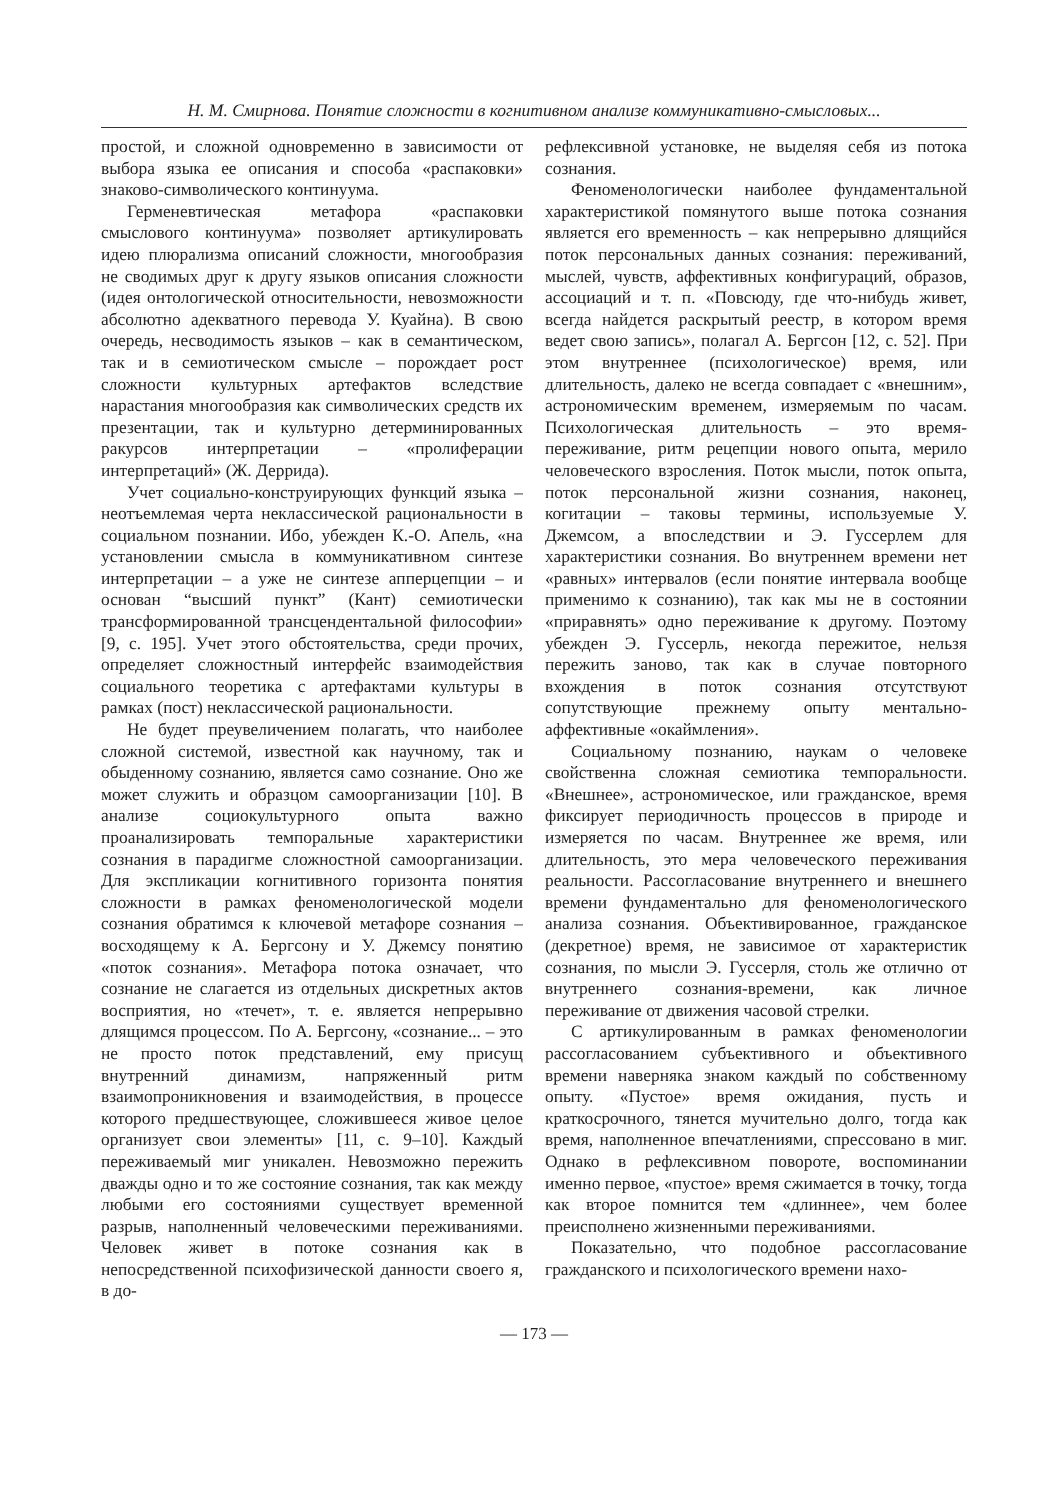Н. М. Смирнова. Понятие сложности в когнитивном анализе коммуникативно-смысловых...
простой, и сложной одновременно в зависимости от выбора языка ее описания и способа «распаковки» знаково-символического континуума.
Герменевтическая метафора «распаковки смыслового континуума» позволяет артикулировать идею плюрализма описаний сложности, многообразия не сводимых друг к другу языков описания сложности (идея онтологической относительности, невозможности абсолютно адекватного перевода У. Куайна). В свою очередь, несводимость языков – как в семантическом, так и в семиотическом смысле – порождает рост сложности культурных артефактов вследствие нарастания многообразия как символических средств их презентации, так и культурно детерминированных ракурсов интерпретации – «пролиферации интерпретаций» (Ж. Деррида).
Учет социально-конструирующих функций языка – неотъемлемая черта неклассической рациональности в социальном познании. Ибо, убежден К.-О. Апель, «на установлении смысла в коммуникативном синтезе интерпретации – а уже не синтезе апперцепции – и основан “высший пункт” (Кант) семиотически трансформированной трансцендентальной философии» [9, с. 195]. Учет этого обстоятельства, среди прочих, определяет сложностный интерфейс взаимодействия социального теоретика с артефактами культуры в рамках (пост) неклассической рациональности.
Не будет преувеличением полагать, что наиболее сложной системой, известной как научному, так и обыденному сознанию, является само сознание. Оно же может служить и образцом самоорганизации [10]. В анализе социокультурного опыта важно проанализировать темпоральные характеристики сознания в парадигме сложностной самоорганизации. Для экспликации когнитивного горизонта понятия сложности в рамках феноменологической модели сознания обратимся к ключевой метафоре сознания – восходящему к А. Бергсону и У. Джемсу понятию «поток сознания». Метафора потока означает, что сознание не слагается из отдельных дискретных актов восприятия, но «течет», т. е. является непрерывно длящимся процессом. По А. Бергсону, «сознание... – это не просто поток представлений, ему присущ внутренний динамизм, напряженный ритм взаимопроникновения и взаимодействия, в процессе которого предшествующее, сложившееся живое целое организует свои элементы» [11, с. 9–10]. Каждый переживаемый миг уникален. Невозможно пережить дважды одно и то же состояние сознания, так как между любыми его состояниями существует временной разрыв, наполненный человеческими переживаниями. Человек живет в потоке сознания как в непосредственной психофизической данности своего я, в до-
рефлексивной установке, не выделяя себя из потока сознания.
Феноменологически наиболее фундаментальной характеристикой помянутого выше потока сознания является его временность – как непрерывно длящийся поток персональных данных сознания: переживаний, мыслей, чувств, аффективных конфигураций, образов, ассоциаций и т. п. «Повсюду, где что-нибудь живет, всегда найдется раскрытый реестр, в котором время ведет свою запись», полагал А. Бергсон [12, с. 52]. При этом внутреннее (психологическое) время, или длительность, далеко не всегда совпадает с «внешним», астрономическим временем, измеряемым по часам. Психологическая длительность – это время-переживание, ритм рецепции нового опыта, мерило человеческого взросления. Поток мысли, поток опыта, поток персональной жизни сознания, наконец, когитации – таковы термины, используемые У. Джемсом, а впоследствии и Э. Гуссерлем для характеристики сознания. Во внутреннем времени нет «равных» интервалов (если понятие интервала вообще применимо к сознанию), так как мы не в состоянии «приравнять» одно переживание к другому. Поэтому убежден Э. Гуссерль, некогда пережитое, нельзя пережить заново, так как в случае повторного вхождения в поток сознания отсутствуют сопутствующие прежнему опыту ментально-аффективные «окаймления».
Социальному познанию, наукам о человеке свойственна сложная семиотика темпоральности. «Внешнее», астрономическое, или гражданское, время фиксирует периодичность процессов в природе и измеряется по часам. Внутреннее же время, или длительность, это мера человеческого переживания реальности. Рассогласование внутреннего и внешнего времени фундаментально для феноменологического анализа сознания. Объективированное, гражданское (декретное) время, не зависимое от характеристик сознания, по мысли Э. Гуссерля, столь же отлично от внутреннего сознания-времени, как личное переживание от движения часовой стрелки.
С артикулированным в рамках феноменологии рассогласованием субъективного и объективного времени наверняка знаком каждый по собственному опыту. «Пустое» время ожидания, пусть и краткосрочного, тянется мучительно долго, тогда как время, наполненное впечатлениями, спрессовано в миг. Однако в рефлексивном повороте, воспоминании именно первое, «пустое» время сжимается в точку, тогда как второе помнится тем «длиннее», чем более преисполнено жизненными переживаниями.
Показательно, что подобное рассогласование гражданского и психологического времени нахо-
— 173 —